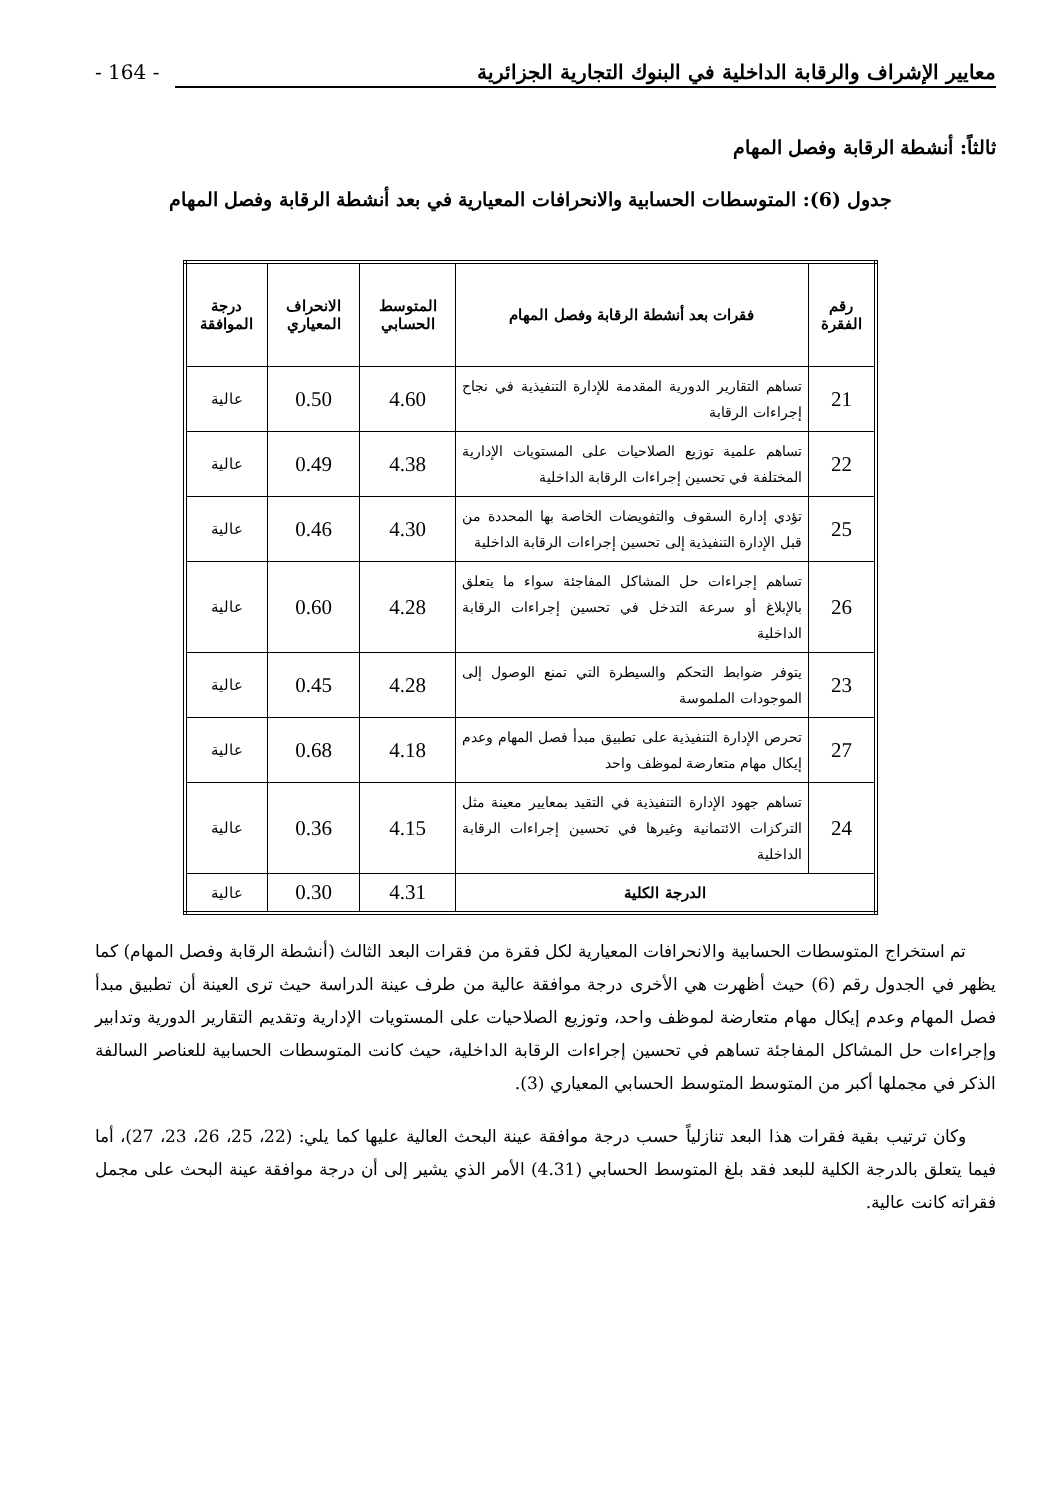معايير الإشراف والرقابة الداخلية في البنوك التجارية الجزائرية - 164 -
ثالثاً: أنشطة الرقابة وفصل المهام
جدول (6): المتوسطات الحسابية والانحرافات المعيارية في بعد أنشطة الرقابة وفصل المهام
| رقم الفقرة | فقرات بعد أنشطة الرقابة وفصل المهام | المتوسط الحسابي | الانحراف المعياري | درجة الموافقة |
| --- | --- | --- | --- | --- |
| 21 | تساهم التقارير الدورية المقدمة للإدارة التنفيذية في نجاح إجراءات الرقابة | 4.60 | 0.50 | عالية |
| 22 | تساهم علمية توزيع الصلاحيات على المستويات الإدارية المختلفة في تحسين إجراءات الرقابة الداخلية | 4.38 | 0.49 | عالية |
| 25 | تؤدي إدارة السقوف والتفويضات الخاصة بها المحددة من قبل الإدارة التنفيذية إلى تحسين إجراءات الرقابة الداخلية | 4.30 | 0.46 | عالية |
| 26 | تساهم إجراءات حل المشاكل المفاجئة سواء ما يتعلق بالإبلاغ أو سرعة التدخل في تحسين إجراءات الرقابة الداخلية | 4.28 | 0.60 | عالية |
| 23 | يتوفر ضوابط التحكم والسيطرة التي تمنع الوصول إلى الموجودات الملموسة | 4.28 | 0.45 | عالية |
| 27 | تحرص الإدارة التنفيذية على تطبيق مبدأ فصل المهام وعدم إيكال مهام متعارضة لموظف واحد | 4.18 | 0.68 | عالية |
| 24 | تساهم جهود الإدارة التنفيذية في التقيد بمعايير معينة مثل التركزات الائتمانية وغيرها في تحسين إجراءات الرقابة الداخلية | 4.15 | 0.36 | عالية |
| الدرجة الكلية | | 4.31 | 0.30 | عالية |
تم استخراج المتوسطات الحسابية والانحرافات المعيارية لكل فقرة من فقرات البعد الثالث (أنشطة الرقابة وفصل المهام) كما يظهر في الجدول رقم (6) حيث أظهرت هي الأخرى درجة موافقة عالية من طرف عينة الدراسة حيث ترى العينة أن تطبيق مبدأ فصل المهام وعدم إيكال مهام متعارضة لموظف واحد، وتوزيع الصلاحيات على المستويات الإدارية وتقديم التقارير الدورية وتدابير وإجراءات حل المشاكل المفاجئة تساهم في تحسين إجراءات الرقابة الداخلية، حيث كانت المتوسطات الحسابية للعناصر السالفة الذكر في مجملها أكبر من المتوسط المتوسط الحسابي المعياري (3).
وكان ترتيب بقية فقرات هذا البعد تنازلياً حسب درجة موافقة عينة البحث العالية عليها كما يلي: (22، 25، 26، 23، 27)، أما فيما يتعلق بالدرجة الكلية للبعد فقد بلغ المتوسط الحسابي (4.31) الأمر الذي يشير إلى أن درجة موافقة عينة البحث على مجمل فقراته كانت عالية.